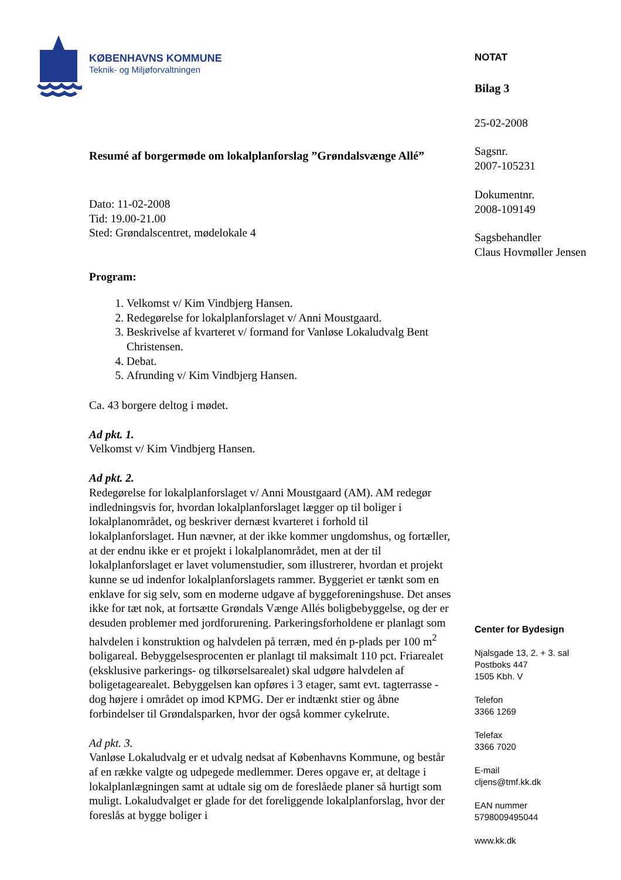KØBENHAVNS KOMMUNE
Teknik- og Miljøforvaltningen
Resumé af borgermøde om lokalplanforslag ”Grøndalsvænge Allé”
Dato: 11-02-2008
Tid: 19.00-21.00
Sted: Grøndalscentret, mødelokale 4
Program:
1. Velkomst v/ Kim Vindbjerg Hansen.
2. Redegørelse for lokalplanforslaget v/ Anni Moustgaard.
3. Beskrivelse af kvarteret v/ formand for Vanløse Lokaludvalg Bent Christensen.
4. Debat.
5. Afrunding v/ Kim Vindbjerg Hansen.
Ca. 43 borgere deltog i mødet.
Ad pkt. 1.
Velkomst v/ Kim Vindbjerg Hansen.
Ad pkt. 2.
Redegørelse for lokalplanforslaget v/ Anni Moustgaard (AM). AM redegør indledningsvis for, hvordan lokalplanforslaget lægger op til boliger i lokalplanområdet, og beskriver dernæst kvarteret i forhold til lokalplanforslaget. Hun nævner, at der ikke kommer ungdomshus, og fortæller, at der endnu ikke er et projekt i lokalplanområdet, men at der til lokalplanforslaget er lavet volumenstudier, som illustrerer, hvordan et projekt kunne se ud indenfor lokalplanforslagets rammer. Byggeriet er tænkt som en enklave for sig selv, som en moderne udgave af byggeforeningshuse. Det anses ikke for tæt nok, at fortsætte Grøndals Vænge Allés boligbebyggelse, og der er desuden problemer med jordforurening. Parkeringsforholdene er planlagt som halvdelen i konstruktion og halvdelen på terræn, med én p-plads per 100 m<sup>2</sup> boligareal. Bebyggelsesprocenten er planlagt til maksimalt 110 pct. Friarealet (eksklusive parkerings- og tilkørselsarealet) skal udgøre halvdelen af boligetagearealet. Bebyggelsen kan opføres i 3 etager, samt evt. tagterrasse - dog højere i området op imod KPMG. Der er indtænkt stier og åbne forbindelser til Grøndalsparken, hvor der også kommer cykelrute.
Ad pkt. 3.
Vanløse Lokaludvalg er et udvalg nedsat af Københavns Kommune, og består af en række valgte og udpegede medlemmer. Deres opgave er, at deltage i lokalplanlægningen samt at udtale sig om de foreslåede planer så hurtigt som muligt. Lokaludvalget er glade for det foreliggende lokalplanforslag, hvor der foreslås at bygge boliger i
NOTAT
Bilag 3
25-02-2008
Sagsnr.
2007-105231
Dokumentnr.
2008-109149
Sagsbehandler
Claus Hovmøller Jensen
Center for Bydesign
Njalsgade 13, 2. + 3. sal
Postboks 447
1505 Kbh. V
Telefon
3366 1269
Telefax
3366 7020
E-mail
cljens@tmf.kk.dk
EAN nummer
5798009495044
www.kk.dk